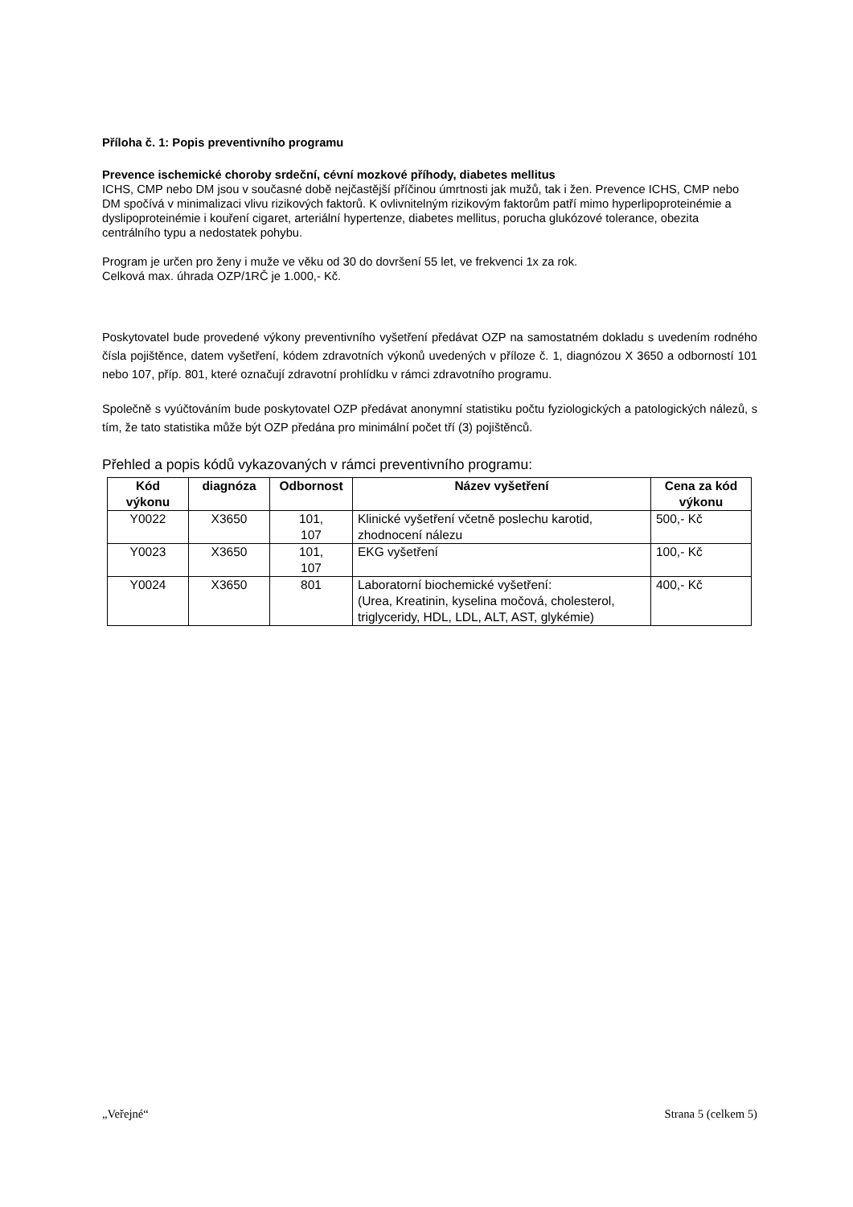Příloha č. 1: Popis preventivního programu
Prevence ischemické choroby srdeční, cévní mozkové příhody, diabetes mellitus
ICHS, CMP nebo DM jsou v současné době nejčastější příčinou úmrtnosti jak mužů, tak i žen. Prevence ICHS, CMP nebo DM spočívá v minimalizaci vlivu rizikových faktorů. K ovlivnitelným rizikovým faktorům patří mimo hyperlipoproteinémie a dyslipoproteinémie i kouření cigaret, arteriální hypertenze, diabetes mellitus, porucha glukózové tolerance, obezita centrálního typu a nedostatek pohybu.
Program je určen pro ženy i muže ve věku od 30 do dovršení 55 let, ve frekvenci 1x za rok.
Celková max. úhrada OZP/1RČ je 1.000,- Kč.
Poskytovatel bude provedené výkony preventivního vyšetření předávat OZP na samostatném dokladu s uvedením rodného čísla pojištěnce, datem vyšetření, kódem zdravotních výkonů uvedených v příloze č. 1, diagnózou X 3650 a odborností 101 nebo 107, příp. 801, které označují zdravotní prohlídku v rámci zdravotního programu.
Společně s vyúčtováním bude poskytovatel OZP předávat anonymní statistiku počtu fyziologických a patologických nálezů, s tím, že tato statistika může být OZP předána pro minimální počet tří (3) pojištěnců.
Přehled a popis kódů vykazovaných v rámci preventivního programu:
| Kód výkonu | diagnóza | Odbornost | Název vyšetření | Cena za kód výkonu |
| --- | --- | --- | --- | --- |
| Y0022 | X3650 | 101, 107 | Klinické vyšetření včetně poslechu karotid, zhodnocení nálezu | 500,- Kč |
| Y0023 | X3650 | 101, 107 | EKG vyšetření | 100,- Kč |
| Y0024 | X3650 | 801 | Laboratorní biochemické vyšetření: (Urea, Kreatinin, kyselina močová, cholesterol, triglyceridy, HDL, LDL, ALT, AST, glykémie) | 400,- Kč |
„Veřejné“ Strana 5 (celkem 5)